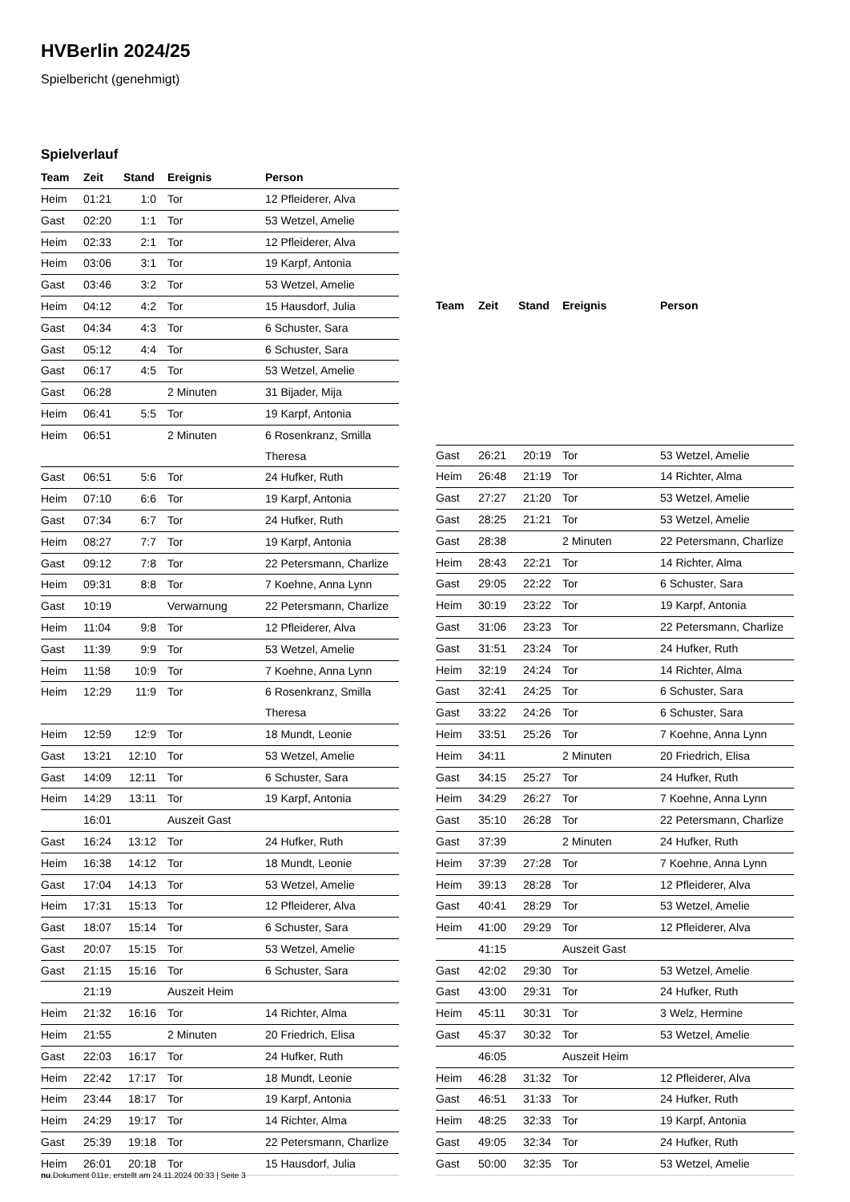HVBerlin 2024/25
Spielbericht (genehmigt)
Spielverlauf
| Team | Zeit | Stand | Ereignis | Person |
| --- | --- | --- | --- | --- |
| Heim | 01:21 | 1:0 | Tor | 12 Pfleiderer, Alva |
| Gast | 02:20 | 1:1 | Tor | 53 Wetzel, Amelie |
| Heim | 02:33 | 2:1 | Tor | 12 Pfleiderer, Alva |
| Heim | 03:06 | 3:1 | Tor | 19 Karpf, Antonia |
| Gast | 03:46 | 3:2 | Tor | 53 Wetzel, Amelie |
| Heim | 04:12 | 4:2 | Tor | 15 Hausdorf, Julia |
| Gast | 04:34 | 4:3 | Tor | 6 Schuster, Sara |
| Gast | 05:12 | 4:4 | Tor | 6 Schuster, Sara |
| Gast | 06:17 | 4:5 | Tor | 53 Wetzel, Amelie |
| Gast | 06:28 | | 2 Minuten | 31 Bijader, Mija |
| Heim | 06:41 | 5:5 | Tor | 19 Karpf, Antonia |
| Heim | 06:51 | | 2 Minuten | 6 Rosenkranz, Smilla Theresa |
| Gast | 06:51 | 5:6 | Tor | 24 Hufker, Ruth |
| Heim | 07:10 | 6:6 | Tor | 19 Karpf, Antonia |
| Gast | 07:34 | 6:7 | Tor | 24 Hufker, Ruth |
| Heim | 08:27 | 7:7 | Tor | 19 Karpf, Antonia |
| Gast | 09:12 | 7:8 | Tor | 22 Petersmann, Charlize |
| Heim | 09:31 | 8:8 | Tor | 7 Koehne, Anna Lynn |
| Gast | 10:19 | | Verwarnung | 22 Petersmann, Charlize |
| Heim | 11:04 | 9:8 | Tor | 12 Pfleiderer, Alva |
| Gast | 11:39 | 9:9 | Tor | 53 Wetzel, Amelie |
| Heim | 11:58 | 10:9 | Tor | 7 Koehne, Anna Lynn |
| Heim | 12:29 | 11:9 | Tor | 6 Rosenkranz, Smilla Theresa |
| Heim | 12:59 | 12:9 | Tor | 18 Mundt, Leonie |
| Gast | 13:21 | 12:10 | Tor | 53 Wetzel, Amelie |
| Gast | 14:09 | 12:11 | Tor | 6 Schuster, Sara |
| Heim | 14:29 | 13:11 | Tor | 19 Karpf, Antonia |
| | 16:01 | | Auszeit Gast | |
| Gast | 16:24 | 13:12 | Tor | 24 Hufker, Ruth |
| Heim | 16:38 | 14:12 | Tor | 18 Mundt, Leonie |
| Gast | 17:04 | 14:13 | Tor | 53 Wetzel, Amelie |
| Heim | 17:31 | 15:13 | Tor | 12 Pfleiderer, Alva |
| Gast | 18:07 | 15:14 | Tor | 6 Schuster, Sara |
| Gast | 20:07 | 15:15 | Tor | 53 Wetzel, Amelie |
| Gast | 21:15 | 15:16 | Tor | 6 Schuster, Sara |
| | 21:19 | | Auszeit Heim | |
| Heim | 21:32 | 16:16 | Tor | 14 Richter, Alma |
| Heim | 21:55 | | 2 Minuten | 20 Friedrich, Elisa |
| Gast | 22:03 | 16:17 | Tor | 24 Hufker, Ruth |
| Heim | 22:42 | 17:17 | Tor | 18 Mundt, Leonie |
| Heim | 23:44 | 18:17 | Tor | 19 Karpf, Antonia |
| Heim | 24:29 | 19:17 | Tor | 14 Richter, Alma |
| Gast | 25:39 | 19:18 | Tor | 22 Petersmann, Charlize |
| Heim | 26:01 | 20:18 | Tor | 15 Hausdorf, Julia |
| Team | Zeit | Stand | Ereignis | Person |
| --- | --- | --- | --- | --- |
| Gast | 26:21 | 20:19 | Tor | 53 Wetzel, Amelie |
| Heim | 26:48 | 21:19 | Tor | 14 Richter, Alma |
| Gast | 27:27 | 21:20 | Tor | 53 Wetzel, Amelie |
| Gast | 28:25 | 21:21 | Tor | 53 Wetzel, Amelie |
| Gast | 28:38 | | 2 Minuten | 22 Petersmann, Charlize |
| Heim | 28:43 | 22:21 | Tor | 14 Richter, Alma |
| Gast | 29:05 | 22:22 | Tor | 6 Schuster, Sara |
| Heim | 30:19 | 23:22 | Tor | 19 Karpf, Antonia |
| Gast | 31:06 | 23:23 | Tor | 22 Petersmann, Charlize |
| Gast | 31:51 | 23:24 | Tor | 24 Hufker, Ruth |
| Heim | 32:19 | 24:24 | Tor | 14 Richter, Alma |
| Gast | 32:41 | 24:25 | Tor | 6 Schuster, Sara |
| Gast | 33:22 | 24:26 | Tor | 6 Schuster, Sara |
| Heim | 33:51 | 25:26 | Tor | 7 Koehne, Anna Lynn |
| Heim | 34:11 | | 2 Minuten | 20 Friedrich, Elisa |
| Gast | 34:15 | 25:27 | Tor | 24 Hufker, Ruth |
| Heim | 34:29 | 26:27 | Tor | 7 Koehne, Anna Lynn |
| Gast | 35:10 | 26:28 | Tor | 22 Petersmann, Charlize |
| Gast | 37:39 | | 2 Minuten | 24 Hufker, Ruth |
| Heim | 37:39 | 27:28 | Tor | 7 Koehne, Anna Lynn |
| Heim | 39:13 | 28:28 | Tor | 12 Pfleiderer, Alva |
| Gast | 40:41 | 28:29 | Tor | 53 Wetzel, Amelie |
| Heim | 41:00 | 29:29 | Tor | 12 Pfleiderer, Alva |
| | 41:15 | | Auszeit Gast | |
| Gast | 42:02 | 29:30 | Tor | 53 Wetzel, Amelie |
| Gast | 43:00 | 29:31 | Tor | 24 Hufker, Ruth |
| Heim | 45:11 | 30:31 | Tor | 3 Welz, Hermine |
| Gast | 45:37 | 30:32 | Tor | 53 Wetzel, Amelie |
| | 46:05 | | Auszeit Heim | |
| Heim | 46:28 | 31:32 | Tor | 12 Pfleiderer, Alva |
| Gast | 46:51 | 31:33 | Tor | 24 Hufker, Ruth |
| Heim | 48:25 | 32:33 | Tor | 19 Karpf, Antonia |
| Gast | 49:05 | 32:34 | Tor | 24 Hufker, Ruth |
| Gast | 50:00 | 32:35 | Tor | 53 Wetzel, Amelie |
nu.Dokument 011e, erstellt am 24.11.2024 00:33 | Seite 3